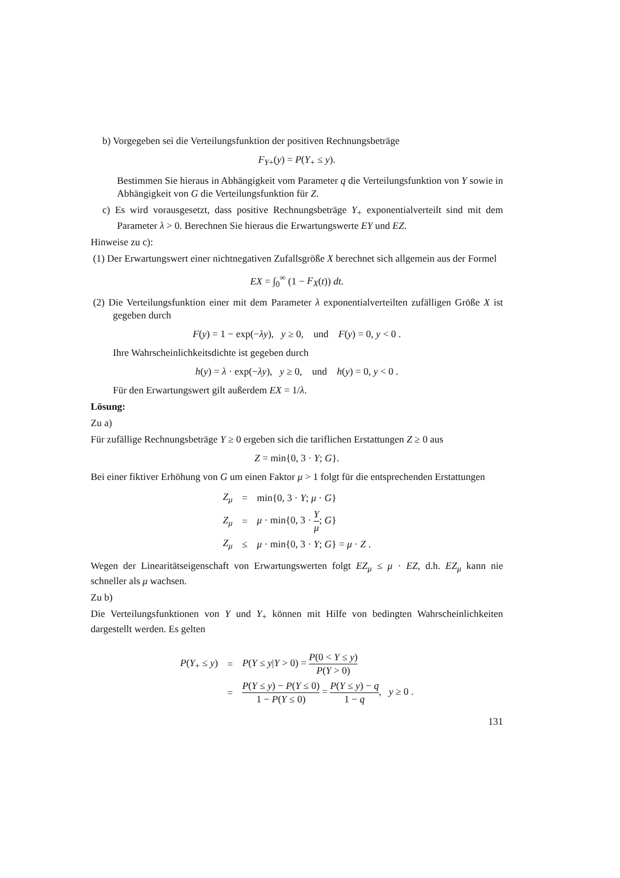b) Vorgegeben sei die Verteilungsfunktion der positiven Rechnungsbeträge
F<sub>Y+</sub>(y) = P(Y<sub>+</sub> ≤ y).
Bestimmen Sie hieraus in Abhängigkeit vom Parameter q die Verteilungsfunktion von Y sowie in Abhängigkeit von G die Verteilungsfunktion für Z.
c) Es wird vorausgesetzt, dass positive Rechnungsbeträge Y<sub>+</sub> exponentialverteilt sind mit dem Parameter λ > 0. Berechnen Sie hieraus die Erwartungswerte EY und EZ.
Hinweise zu c):
(1) Der Erwartungswert einer nichtnegativen Zufallsgröße X berechnet sich allgemein aus der Formel
EX = ∫<sub>0</sub><sup>∞</sup> (1 − F<sub>X</sub>(t)) dt.
(2) Die Verteilungsfunktion einer mit dem Parameter λ exponentialverteilten zufälligen Größe X ist gegeben durch
F(y) = 1 − exp(−λy), y ≥ 0, und F(y) = 0, y < 0 .
Ihre Wahrscheinlichkeitsdichte ist gegeben durch
h(y) = λ · exp(−λy), y ≥ 0, und h(y) = 0, y < 0 .
Für den Erwartungswert gilt außerdem EX = 1/λ.
Lösung:
Zu a)
Für zufällige Rechnungsbeträge Y ≥ 0 ergeben sich die tariflichen Erstattungen Z ≥ 0 aus
Z = min{0, 3 · Y; G}.
Bei einer fiktiver Erhöhung von G um einen Faktor μ > 1 folgt für die entsprechenden Erstattungen
| Z<sub>μ</sub> | = | min{0, 3 · Y ; μ · G } |
| Z<sub>μ</sub> | = | μ · min{0, 3 · Y μ ; G } |
| Z<sub>μ</sub> | ≤ | μ · min{0, 3 · Y ; G } = μ · Z . |
Wegen der Linearitätseigenschaft von Erwartungswerten folgt EZ<sub>μ</sub> ≤ μ · EZ, d.h. EZ<sub>μ</sub> kann nie schneller als μ wachsen.
Zu b)
Die Verteilungsfunktionen von Y und Y<sub>+</sub> können mit Hilfe von bedingten Wahrscheinlichkeiten dargestellt werden. Es gelten
| P ( Y<sub>+</sub> ≤ y ) | = | P ( Y ≤ y / Y > 0) = P (0 < Y ≤ y ) P ( Y > 0) |
| | = | P ( Y ≤ y ) − P ( Y ≤ 0) 1 − P ( Y ≤ 0) = P ( Y ≤ y ) − q 1 − q , y ≥ 0 . |
131